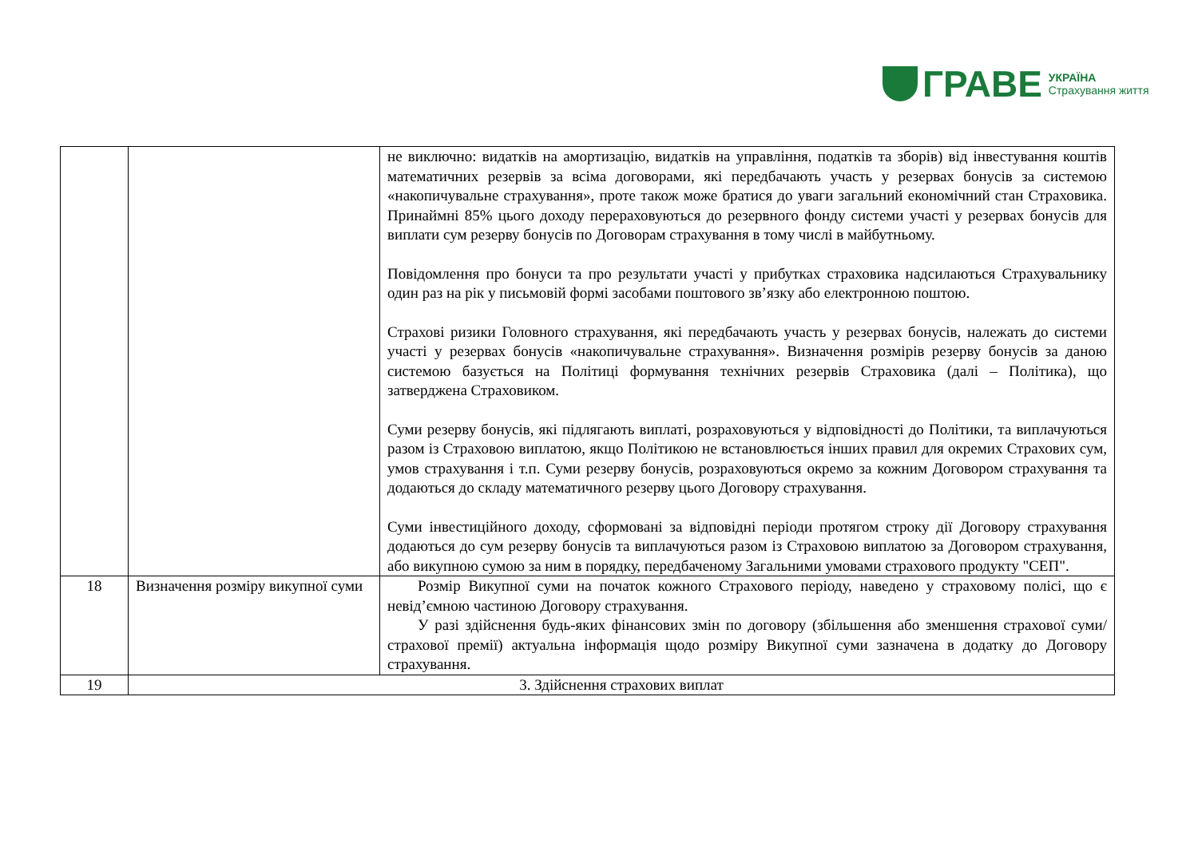ГРАВЕ
УКРАЇНА
Страхування життя
| | | не виключно: видатків на амортизацію, видатків на управління, податків та зборів) від інвестування коштів математичних резервів за всіма договорами, які передбачають участь у резервах бонусів за системою «накопичувальне страхування», проте також може братися до уваги загальний економічний стан Страховика. Принаймні 85% цього доходу перераховуються до резервного фонду системи участі у резервах бонусів для виплати сум резерву бонусів по Договорам страхування в тому числі в майбутньому. Повідомлення про бонуси та про результати участі у прибутках страховика надсилаються Страхувальнику один раз на рік у письмовій формі засобами поштового зв’язку або електронною поштою. Страхові ризики Головного страхування, які передбачають участь у резервах бонусів, належать до системи участі у резервах бонусів «накопичувальне страхування». Визначення розмірів резерву бонусів за даною системою базується на Політиці формування технічних резервів Страховика (далі – Політика), що затверджена Страховиком. Суми резерву бонусів, які підлягають виплаті, розраховуються у відповідності до Політики, та виплачуються разом із Страховою виплатою, якщо Політикою не встановлюється інших правил для окремих Страхових сум, умов страхування і т.п. Суми резерву бонусів, розраховуються окремо за кожним Договором страхування та додаються до складу математичного резерву цього Договору страхування. Суми інвестиційного доходу, сформовані за відповідні періоди протягом строку дії Договору страхування додаються до сум резерву бонусів та виплачуються разом із Страховою виплатою за Договором страхування, або викупною сумою за ним в порядку, передбаченому Загальними умовами страхового продукту "СЕП". |
| 18 | Визначення розміру викупної суми | Розмір Викупної суми на початок кожного Страхового періоду, наведено у страховому полісі, що є невід’ємною частиною Договору страхування. У разі здійснення будь-яких фінансових змін по договору (збільшення або зменшення страхової суми/страхової премії) актуальна інформація щодо розміру Викупної суми зазначена в додатку до Договору страхування. |
| 19 | 3. Здійснення страхових виплат | |